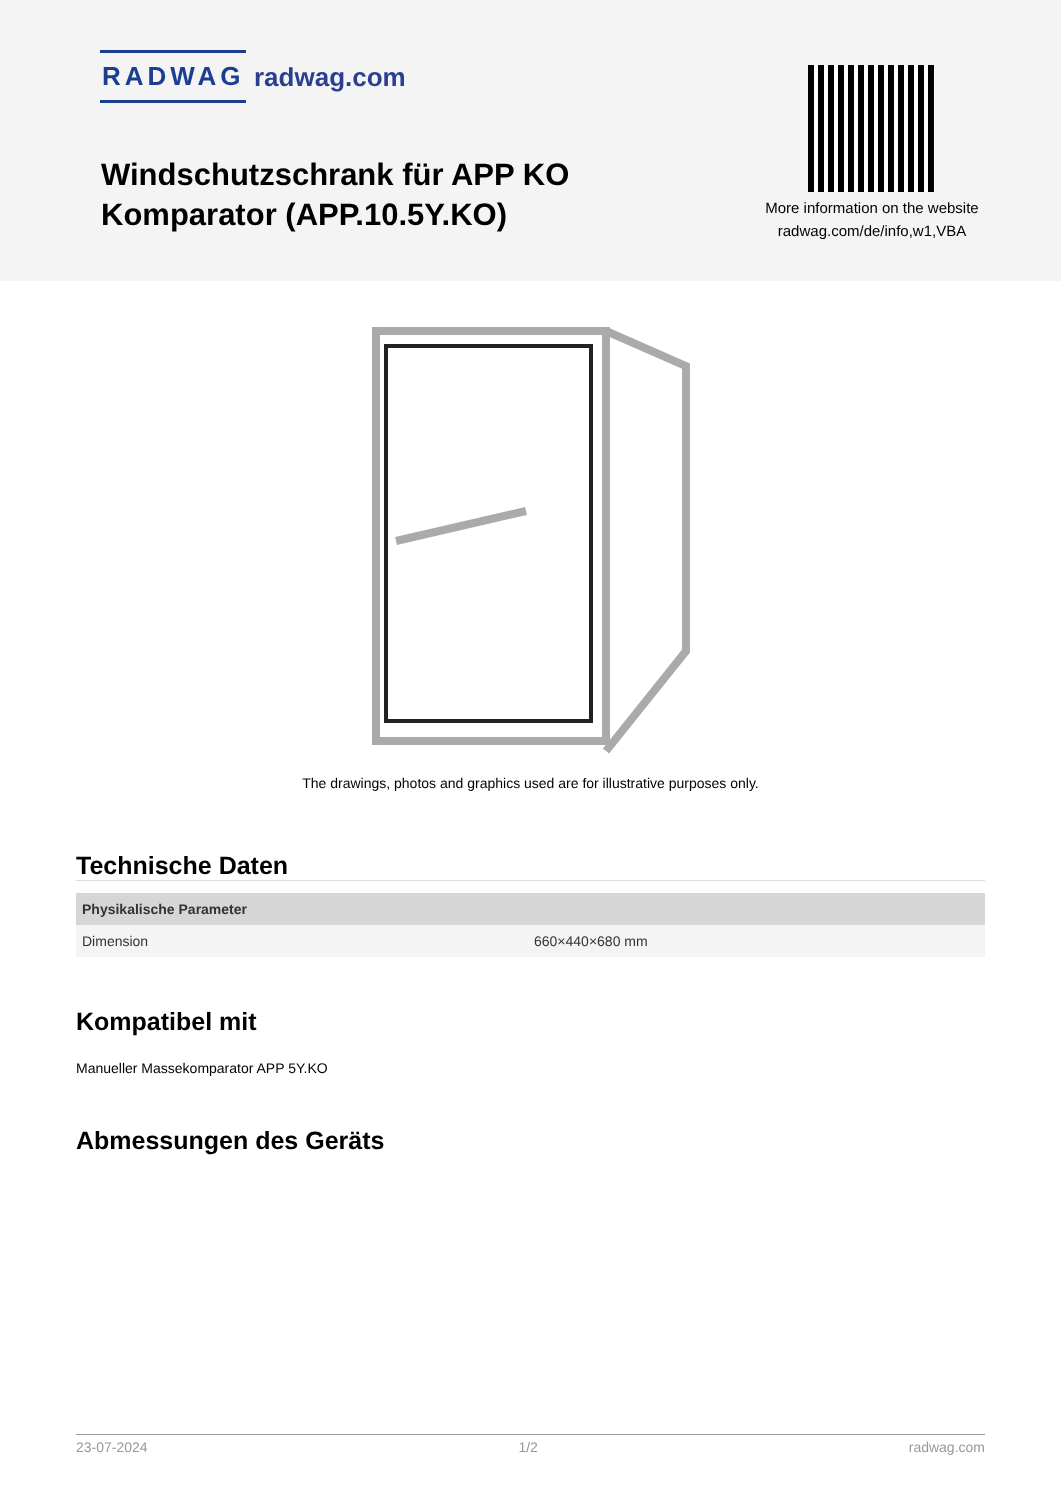RADWAG radwag.com
Windschutzschrank für APP KO
Komparator (APP.10.5Y.KO)
More information on the website radwag.com/de/info,w1,VBA
The drawings, photos and graphics used are for illustrative purposes only.
Technische Daten
| Physikalische Parameter | |
| --- | --- |
| Dimension | 660×440×680 mm |
Kompatibel mit
Manueller Massekomparator APP 5Y.KO
Abmessungen des Geräts
23-07-2024 1/2 radwag.com